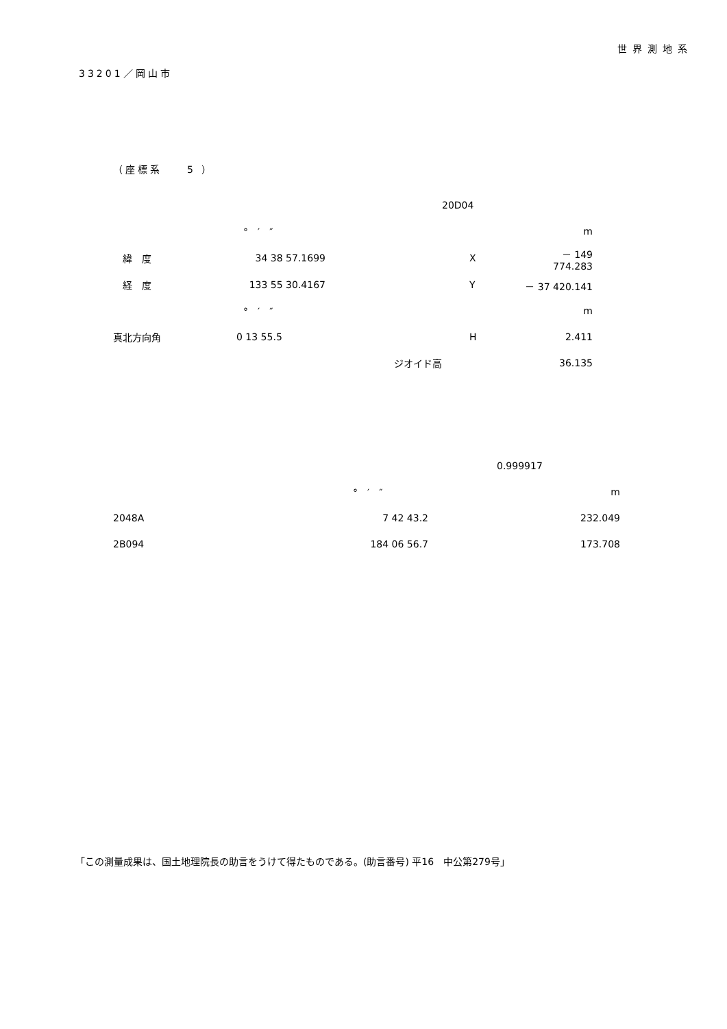世界測地系
33201／岡山市
（座標系　　5 ）
| | | | 20D04 | |
| | ° ′ ″ | | | m |
| 緯 度 | 34 38 57.1699 | | X | － 149 774.283 |
| 経 度 | 133 55 30.4167 | | Y | － 37 420.141 |
| | ° ′ ″ | | | m |
| 真北方向角 | 0 13 55.5 | | H | 2.411 |
| | | ジオイド高 | | 36.135 |
| | | 0.999917 |
| | ° ′ ″ | m |
| 2048A | 7 42 43.2 | 232.049 |
| 2B094 | 184 06 56.7 | 173.708 |
「この測量成果は、国土地理院長の助言をうけて得たものである。(助言番号) 平16　中公第279号」